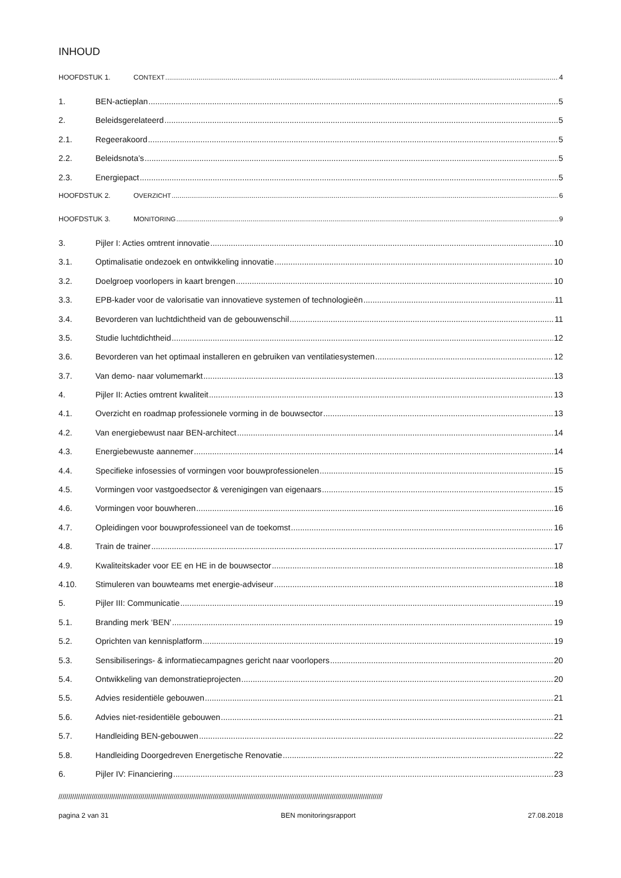INHOUD
HOOFDSTUK 1. CONTEXT 4
1. BEN-actieplan 5
2. Beleidsgerelateerd 5
2.1. Regeerakoord 5
2.2. Beleidsnota’s 5
2.3. Energiepact 5
HOOFDSTUK 2. OVERZICHT 6
HOOFDSTUK 3. MONITORING 9
3. Pijler I: Acties omtrent innovatie 10
3.1. Optimalisatie ondezoek en ontwikkeling innovatie 10
3.2. Doelgroep voorlopers in kaart brengen 10
3.3. EPB-kader voor de valorisatie van innovatieve systemen of technologieën 11
3.4. Bevorderen van luchtdichtheid van de gebouwenschil 11
3.5. Studie luchtdichtheid 12
3.6. Bevorderen van het optimaal installeren en gebruiken van ventilatiesystemen 12
3.7. Van demo- naar volumemarkt 13
4. Pijler II: Acties omtrent kwaliteit 13
4.1. Overzicht en roadmap professionele vorming in de bouwsector 13
4.2. Van energiebewust naar BEN-architect 14
4.3. Energiebewuste aannemer 14
4.4. Specifieke infosessies of vormingen voor bouwprofessionelen 15
4.5. Vormingen voor vastgoedsector & verenigingen van eigenaars 15
4.6. Vormingen voor bouwheren 16
4.7. Opleidingen voor bouwprofessioneel van de toekomst 16
4.8. Train de trainer 17
4.9. Kwaliteitskader voor EE en HE in de bouwsector 18
4.10. Stimuleren van bouwteams met energie-adviseur 18
5. Pijler III: Communicatie 19
5.1. Branding merk ‘BEN’ 19
5.2. Oprichten van kennisplatform 19
5.3. Sensibiliserings- & informatiecampagnes gericht naar voorlopers 20
5.4. Ontwikkeling van demonstratieprojecten 20
5.5. Advies residentiële gebouwen 21
5.6. Advies niet-residentiële gebouwen 21
5.7. Handleiding BEN-gebouwen 22
5.8. Handleiding Doorgedreven Energetische Renovatie 22
6. Pijler IV: Financiering 23
//////////////////////////////////////////////////////////////////////////////////////////////////////////////////////////////////////////////////////////////////////
pagina 2 van 31 BEN monitoringsrapport 27.08.2018